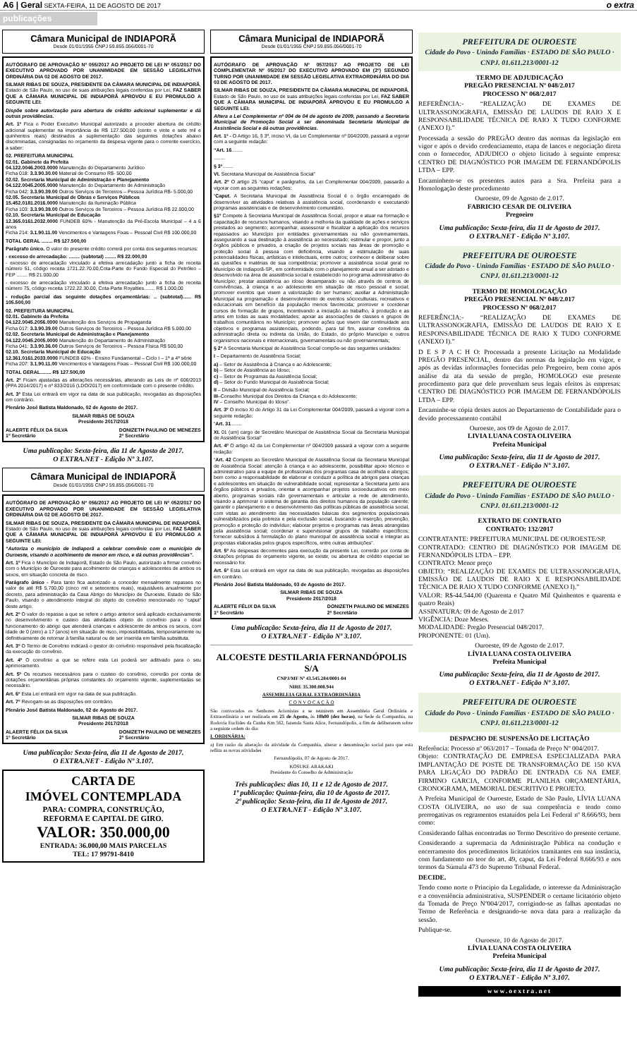A6 | Geral SEXTA-FEIRA, 11 DE AGOSTO DE 2017 o extra
publicações
Câmara Municipal de INDIAPORÃ
Desde 01/01/1955 CNPJ 59.855.056/0001-70
AUTÓGRAFO DE APROVAÇÃO Nº 055/2017 AO PROJETO DE LEI Nº 051/2017 DO EXECUTIVO APROVADO POR UNANIMIDADE EM SESSÃO LEGISLATIVA ORDINÁRIA DIA 02 DE AGOSTO DE 2017.
SILMAR RIBAS DE SOUZA, PRESIDENTE DA CÂMARA MUNICIPAL DE INDIAPORÃ, Estado de São Paulo, no uso de suas atribuições legais conferidas por Lei, FAZ SABER QUE A CÂMARA MUNICIPAL DE INDIAPORÃ APROVOU E EU PROMULGO A SEGUINTE LEI:
Dispõe sobre autorização para abertura de crédito adicional suplementar e dá outras providências.
Art. 1º Fica o Poder Executivo Municipal autorizado a proceder abertura de crédito adicional suplementar na importância de R$ 127.500,00 (cento e vinte e sete mil e quinhentos reais) destinados a suplementação das seguintes dotações abaixo discriminadas, consignadas no orçamento da despesa vigente para o corrente exercício, a saber:
02. PREFEITURA MUNICIPAL
02.01. Gabinete da Prefeita
04.122.0046.2003.0000 Manutenção do Departamento Jurídico
Ficha 018: 3.3.90.30.00 Material de Consumo R$- 500,00
02.02. Secretaria Municipal de Administração e Planejamento
04.122.0045.2005.0000 Manutenção do Departamento de Administração
Ficha 042: 3.3.90.39.00 Outros Serviços de Terceiros – Pessoa Jurídica R$- 5.000,00
02.05. Secretaria Municipal de Obras e Serviços Públicos
15.452.0181.2016.0000 Manutenção da Iluminação Pública
Ficha 103: 3.3.90.39.00 Outros Serviços de Terceiros – Pessoa Jurídica R$ 22.000,00
02.10. Secretaria Municipal de Educação
12.365.0161.2032.0000 FUNDEB 60% - Manutenção da Pré-Escola Municipal – 4 a 6 anos
Ficha 214: 3.1.90.11.00 Vencimentos e Vantagens Fixas – Pessoal Civil R$ 100.000,00
TOTAL GERAL ........ R$ 127.500,00
Parágrafo único. O valor do presente crédito correrá por conta dos seguintes recursos:
- excesso de arrecadação: ........ (subtotal) ........ R$ 22.000,00
- excesso de arrecadação vinculado a efetiva arrecadação junto a ficha de receita número 51, código receita 1721.22.70.00,Cota-Parte do Fundo Especial do Petróleo – FEP ........ R$ 21.000,00
- excesso de arrecadação vinculado a efetiva arrecadação junto a ficha de receita número 75, código receita 1722.22.30.00, Cota-Parte Royalties........ R$ 1.000,00
- redução parcial das seguinte dotações orçamentárias: .. (subtotal)...... R$ 105.500,00
02. PREFEITURA MUNICIPAL
02.01. Gabinete da Prefeita
04.122.0045.2056.0000 Manutenção dos Serviços de Propaganda
Ficha 017: 3.3.90.39.00 Outros Serviços de Terceiros – Pessoa Jurídica R$ 5.000,00
02.02. Secretaria Municipal de Administração e Planejamento
04.122.0045.2005.0000 Manutenção do Departamento de Administração
Ficha 041: 3.3.90.36.00 Outros Serviços de Terceiros – Pessoa Física R$ 500,00
02.10. Secretaria Municipal de Educação
12.361.0161.2033.0000 FUNDEB 60% - Ensino Fundamental – Ciclo I – 1ª a 4ª série
Ficha 207: 3.1.90.11.00 Vencimentos e Vantagens Fixas – Pessoal Civil R$ 100.000,00
TOTAL GERAL........ R$ 127.500,00
Art. 2º Ficam ajustadas as alterações necessárias, alterando as Leis de nº 606/2013 (PPA 2014/2017) e nº 833/2016 (LDO/2017) em conformidade com o presente crédito.
Art. 3º Esta Lei entrará em vigor na data de sua publicação, revogadas as disposições em contrário.
Plenário José Batista Maldonado, 02 de Agosto de 2017.
SILMAR RIBAS DE SOUZA
Presidente 2017/2018
ALAERTE FÉLIX DA SILVA
1º Secretário DONIZETH PAULINO DE MENEZES
2º Secretário
Uma publicação: Sexta-feira, dia 11 de Agosto de 2017.
O EXTRA.NET - Edição Nº 3.107.
Câmara Municipal de INDIAPORÃ
Desde 01/01/1955 CNPJ 59.855.056/0001-70
AUTÓGRAFO DE APROVAÇÃO Nº 056/2017 AO PROJETO DE LEI Nº 052/2017 DO EXECUTIVO APROVADO POR UNANIMIDADE EM SESSÃO LEGISLATIVA ORDINÁRIA DIA 02 DE AGOSTO DE 2017.
SILMAR RIBAS DE SOUZA, PRESIDENTE DA CÂMARA MUNICIPAL DE INDIAPORÃ, Estado de São Paulo, no uso de suas atribuições legais conferidas por Lei, FAZ SABER QUE A CÂMARA MUNICIPAL DE INDIAPORÃ APROVOU E EU PROMULGO A SEGUINTE LEI:
“Autoriza o município de Indiaporã a celebrar convênio com o município de Ouroeste, visando o acolhimento de menor em risco, e dá outras providências”.
Art. 1º Fica o Município de Indiaporã, Estado de São Paulo, autorizado a firmar convênio com o Município de Ouroeste para acolhimento de crianças e adolescentes de ambos os sexos, em situação concreta de risco.
Parágrafo único - Para tanto fica autorizado a conceder mensalmente repasses no valor de até R$ 5.700,00 (cinco mil e setecentos reais), reajustáveis anualmente por decreto, para administração da Casa Abrigo do Município de Ouroeste, Estado de São Paulo, visando o atendimento integral do objeto do convênio mencionado no “caput” deste artigo.
Art. 2º O valor do repasse a que se refere o artigo anterior será aplicado exclusivamente no desenvolvimento e custeio das atividades objeto do convênio para o ideal funcionamento do abrigo que atenderá crianças e adolescente de ambos os sexos, com idade de 0 (zero) a 17 (anos) em situação de risco, impossibilitadas, temporariamente ou definitivamente de retornar à família natural ou de ser inserida em família substituta.
Art. 3º O Termo de Convênio indicará o gestor do convênio responsável pela fiscalização da execução do convênio.
Art. 4º O convênio a que se refere esta Lei poderá ser aditivado para o seu aprimoramento.
Art. 5º Os recursos necessários para o custeio do convênio, correrão por conta de dotações orçamentárias próprias constantes do orçamento vigente, suplementadas se necessário.
Art. 6º Esta Lei entrará em vigor na data de sua publicação.
Art. 7º Revogam-se as disposições em contrário.
Plenário José Batista Maldonado, 02 de Agosto de 2017.
SILMAR RIBAS DE SOUZA
Presidente 2017/2018
ALAERTE FÉLIX DA SILVA
1º Secretário DONIZETH PAULINO DE MENEZES
2º Secretário
Uma publicação: Sexta-feira, dia 11 de Agosto de 2017.
O EXTRA.NET - Edição Nº 3.107.
CARTA DE
IMÓVEL CONTEMPLADA
PARA: COMPRA, CONSTRUÇÃO,
REFORMA E CAPITAL DE GIRO.
VALOR: 350.000,00
ENTRADA: 36.000,00 MAIS PARCELAS
TEL: 17 99791-8410
Câmara Municipal de INDIAPORÃ
Desde 01/01/1955 CNPJ 59.855.056/0001-70
AUTÓGRAFO DE APROVAÇÃO Nº 057/2017 AO PROJETO DE LEI COMPLEMENTAR Nº 05/2017 DO EXECUTIVO APROVADO EM (2º) SEGUNDO TURNO POR UNANIMIDADE EM SESSÃO LEGISLATIVA EXTRAORDINÁRIA DO DIA 03 DE AGOSTO DE 2017.
SILMAR RIBAS DE SOUZA, PRESIDENTE DA CÂMARA MUNICIPAL DE INDIAPORÃ, Estado de São Paulo, no uso de suas atribuições legais conferidas por Lei, FAZ SABER QUE A CÂMARA MUNICIPAL DE INDIAPORÃ APROVOU E EU PROMULGO A SEGUINTE LEI:
Altera a Lei Complementar nº 004 de 04 de agosto de 2009, passando a Secretaria Municipal de Promoção Social a ser denominada Secretaria Municipal de Assistência Social e dá outras providências.
Art. 1º - O Artigo 16, § 3º, inciso VI, da Lei Complementar nº 004/2009, passará a vigorar com a seguinte redação:
“Art. 16........
........
§ 3º........
VI. Secretaria Municipal de Assistência Social”
Art. 2º O artigo 25 “caput” e parágrafos, da Lei Complementar 004/2009, passarão a vigorar com as seguintes redações:
“Caput. A Secretaria Municipal de Assistência Social é o órgão encarregado de desenvolver as atividades relativas à assistência social, coordenando e executando programas assistenciais e de desenvolvimento comunitário.
§1º Compete à Secretaria Municipal de Assistência Social, propor e atuar na formação e capacitação de recursos humanos, visando a melhoria da qualidade de ações e serviços prestados ao segmento; acompanhar, assessorar e fiscalizar a aplicação dos recursos repassados ao Município por entidades governamentais ou não governamentais, assegurando a sua destinação à assistência ao necessitado; estimular e propor, junto a órgãos públicos e privados, a criação de projetos sociais nas áreas de promoção e proteção social à pessoa com deficiência, visando a estimulação de suas potencialidades físicas, artísticas e intelectuais, entre outros; conhecer e deliberar sobre as questões e matérias de sua competência; promover a assistência social geral no Município de Indiaporã-SP., em conformidade com o planejamento anual a ser adotado e desenvolvido na área de assistência social e estabelecido no programa administrativo do Município; prestar assistência ao idoso desamparado ou não através de centros de convivências, à criança e ao adolescente em situação de risco pessoal e social; promover eventos que visem a valorização do ser humano; auxiliar a Administração Municipal na programação e desenvolvimento de eventos sócioculturais, recreativos e educacionais em benefício da população menos favorecida; promover e coordenar cursos de formação de grupos, incentivando a iniciação ao trabalho, à produção e as artes em todas as suas modalidades; apoiar as associações de classes e grupos de trabalhos comunitários no Município; promover ações que visem dar continuidade aos objetivos e programas assistenciais, podendo, para tal fim, assinar convênios da administração direta ou indireta da União, do Estado, do próprio Município e outros organismos nacionais e internacionais, governamentais ou não governamentais;
§ 2º A Secretaria Municipal de Assistência Social compõe-se das seguintes unidades:
I – Departamento de Assistência Social;
a) – Setor de Assistência à Criança e ao Adolescente;
b) – Setor de Assistência ao Idoso;
c) – Setor de Programas da Assistência Social;
d) – Setor do Fundo Municipal de Assistência Social;
II – Divisão Municipal de Assistência Social;
III–Conselho Municipal dos Direitos da Criança e do Adolescente;
IV – Conselho Municipal do Idoso”.
Art. 3º O inciso XI do Artigo 31 da Lei Complementar 004/2009, passará a vigorar com a seguinte redação:
“Art. 31........
XI. 01 (um) cargo de Secretário Municipal de Assistência Social da Secretaria Municipal de Assistência Social”
Art. 4º O artigo 42 da Lei Complementar nº 004/2009 passará a vigorar com a seguinte redação:
“Art. 42 Compete ao Secretário Municipal de Assistência Social da Secretaria Municipal de Assistência Social: atenção à criança e ao adolescente, possibilitar apoio técnico e administrativo para a equipe de profissionais dos programas casa de acolhida e abrigos; bem como a responsabilidade de elaborar e conduzir a política de abrigos para crianças e adolescentes em situação de vulnerabilidade social; representar a Secretaria junto aos órgãos públicos e privados, orientar e acompanhar projetos socioeducativos em meio aberto, programas sociais não governamentais e articular a rede de atendimento, visando a aprimorar o sistema de garantia dos direitos humanos da população carente; garantir o planejamento e o desenvolvimento das políticas públicas de assistência social, com vistas ao atendimento das necessidades básicas dos segmentos populacionais vulnerabilizados pela pobreza e pela exclusão social, buscando a inserção, prevenção, promoção e proteção do indivíduo; elaborar projetos e programas nas áreas abrangidas pela assistência social; coordenar e supervisionar grupos de trabalho específicos; fornecer subsídios à formulação do plano municipal de assistência social e integrar as propostas elaboradas pelos grupos específicos, entre outras atribuições”.
Art. 5º As despesas decorrentes para execução da presente Lei, correrão por conta de dotações próprias do orçamento vigente, se existir, ou abertura de crédito especial se necessário for.
Art. 6º Esta Lei entrará em vigor na data de sua publicação, revogadas as disposições em contrário.
Plenário José Batista Maldonado, 03 de Agosto de 2017.
SILMAR RIBAS DE SOUZA
Presidente 2017/2018
ALAERTE FÉLIX DA SILVA
1º Secretário DONIZETH PAULINO DE MENEZES
2º Secretário
Uma publicação: Sexta-feira, dia 11 de Agosto de 2017.
O EXTRA.NET - Edição Nº 3.107.
ALCOESTE DESTILARIA FERNANDÓPOLIS S/A
CNPJ/MF Nº 43.545.284/0001-04
NIRE 35.300.008.944
ASSEMBLEIA GERAL EXTRAORDINÁRIA
C O N V O C A Ç Ã O
São convocados os Senhores Acionistas a se reunirem em Assembleia Geral Ordinária e Extraordinária a ser realizada em 25 de Agosto, às 10h00 (dez horas), na Sede da Companhia, na Rodovia Euclides da Cunha Km 562, fazenda Santa Alice, Fernandópolis, a fim de deliberarem sobre a seguinte ordem do dia:
I. ORDINÁRIA:
a) Em razão da alteração da atividade da Companhia, alterar a denominação social para que esta reflita as novas atividades
Fernandópolis, 07 de Agosto de 2017.
KOSUKE ARAKAKI
Presidente do Conselho de Administração
Três publicações: dias 10, 11 e 12 de Agosto de 2017.
1ª publicação: Quinta-feira, dia 10 de Agosto de 2017.
2ª publicação: Sexta-feira, dia 11 de Agosto de 2017.
O EXTRA.NET - Edição Nº 3.107.
PREFEITURA DE OUROESTE
Cidade do Povo - Unindo Famílias · ESTADO DE SÃO PAULO · CNPJ. 01.611.213/0001-12
TERMO DE ADJUDICAÇÃO
PREGÃO PRESENCIAL Nº 048/2.017
PROCESSO Nº 068/2.017
REFERÊNCIA:- “REALIZAÇÃO DE EXAMES DE ULTRASSONOGRAFIA, EMISSÃO DE LAUDOS DE RAIO X E RESPONSABILIDADE TÉCNICA DE RAIO X TUDO CONFORME (ANEXO I).”
Processada a sessão do PREGÃO dentro das normas da legislação em vigor e após o devido credenciamento, etapa de lances e negociação direta com o fornecedor, ADJUDICO o objeto licitado à seguinte empresa: CENTRO DE DIAGNÓSTICO POR IMAGEM DE FERNANDÓPOLIS LTDA – EPP.
Encaminhem-se os presentes autos para a Sra. Prefeita para a Homologação deste procedimento
Ouroeste, 09 de Agosto de 2.017.
FABRICIO CESAR DE OLIVEIRA
Pregoeiro
Uma publicação: Sexta-feira, dia 11 de Agosto de 2017.
O EXTRA.NET - Edição Nº 3.107.
PREFEITURA DE OUROESTE
Cidade do Povo - Unindo Famílias · ESTADO DE SÃO PAULO · CNPJ. 01.611.213/0001-12
TERMO DE HOMOLOGAÇÃO
PREGÃO PRESENCIAL Nº 048/2.017
PROCESSO Nº 068/2.017
REFERÊNCIA:- “REALIZAÇÃO DE EXAMES DE ULTRASSONOGRAFIA, EMISSÃO DE LAUDOS DE RAIO X E RESPONSABILIDADE TÉCNICA DE RAIO X TUDO CONFORME (ANEXO I).”
D E S P A C H O: Processada a presente Licitação na Modalidade PREGÃO PRESENCIAL, dentro das normas da legislação em vigor, e após as devidas informações fornecidas pelo Pregoeiro, bem como após análise da ata da sessão de pregão, HOMOLOGO este presente procedimento para que dele provenham seus legais efeitos às empresas: CENTRO DE DIAGNÓSTICO POR IMAGEM DE FERNANDÓPOLIS LTDA – EPP.
Encaminhe-se cópia destes autos ao Departamento de Contabilidade para o devido processamento contábil
Ouroeste, aos 09 de Agosto de 2.017.
LIVIA LUANA COSTA OLIVEIRA
Prefeita Municipal
Uma publicação: Sexta-feira, dia 11 de Agosto de 2017.
O EXTRA.NET - Edição Nº 3.107.
PREFEITURA DE OUROESTE
Cidade do Povo - Unindo Famílias · ESTADO DE SÃO PAULO · CNPJ. 01.611.213/0001-12
EXTRATO DE CONTRATO
CONTRATO: 132/2017
CONTRATANTE: PREFEITURA MUNICIPAL DE OUROESTE/SP.
CONTRATADO: CENTRO DE DIAGNÓSTICO POR IMAGEM DE FERNANDÓPOLIS LTDA – EPP.
CONTRATO: Menor preço
OBJETO: “REALIZAÇÃO DE EXAMES DE ULTRASSONOGRAFIA, EMISSÃO DE LAUDOS DE RAIO X E RESPONSABILIDADE TÉCNICA DE RAIO X TUDO CONFORME (ANEXO I).”
VALOR: R$-44.544,00 (Quarenta e Quatro Mil Quinhentos e quarenta e quatro Reais)
ASSINATURA: 09 de Agosto de 2.017
VIGÊNCIA: Doze Meses.
MODALIDADE: Pregão Presencial 048/2017.
PROPONENTE: 01 (Um).
Ouroeste, 09 de Agosto de 2.017.
LÍVIA LUANA COSTA OLIVEIRA
Prefeita Municipal
Uma publicação: Sexta-feira, dia 11 de Agosto de 2017.
O EXTRA.NET - Edição Nº 3.107.
PREFEITURA DE OUROESTE
Cidade do Povo - Unindo Famílias · ESTADO DE SÃO PAULO · CNPJ. 01.611.213/0001-12
DESPACHO DE SUSPENSÃO DE LICITAÇÃO
Referência: Processo nº 063/2017 – Tomada de Preço Nº 004/2017.
Objeto: CONTRATAÇÃO DE EMPRESA ESPECIALIZADA PARA IMPLANTAÇÃO DE POSTE DE TRANSFORMAÇÃO DE 150 KVA PARA LIGAÇÃO DO PADRÃO DE ENTRADA C6 NA EMEF. FIRMINO GARCIA, CONFORME PLANILHA ORÇAMENTÁRIA, CRONOGRAMA, MEMORIAL DESCRITIVO E PROJETO.
A Prefeita Municipal de Ouroeste, Estado de São Paulo, LÍVIA LUANA COSTA OLIVEIRA, no uso de sua competência e tendo como prerrogativas os regramentos estatuídos pela Lei Federal nº 8.666/93, bem como:
Considerando falhas encontradas no Termo Descritivo do presente certame.
Considerando a supremacia da Administração Pública na condução e encerramento dos procedimentos licitatórios tramitantes em sua instância, com fundamento no teor do art. 49, caput, da Lei Federal 8.666/93 e nos termos da Súmula 473 do Supremo Tribunal Federal.
DECIDE.
Tendo como norte o Princípio da Legalidade, o interesse da Administração e a conveniência administrativa, SUSPENDER o certame licitatório objeto da Tomada de Preço Nº004/2017, corrigindo-se as falhas apontadas no Termo de Referência e designando-se nova data para a realização da sessão.
Publique-se.
Ouroeste, 10 de Agosto de 2017.
LÍVIA LUANA COSTA OLIVEIRA
Prefeita Municipal
Uma publicação: Sexta-feira, dia 11 de Agosto de 2017.
O EXTRA.NET - Edição Nº 3.107.
www.oextra.net